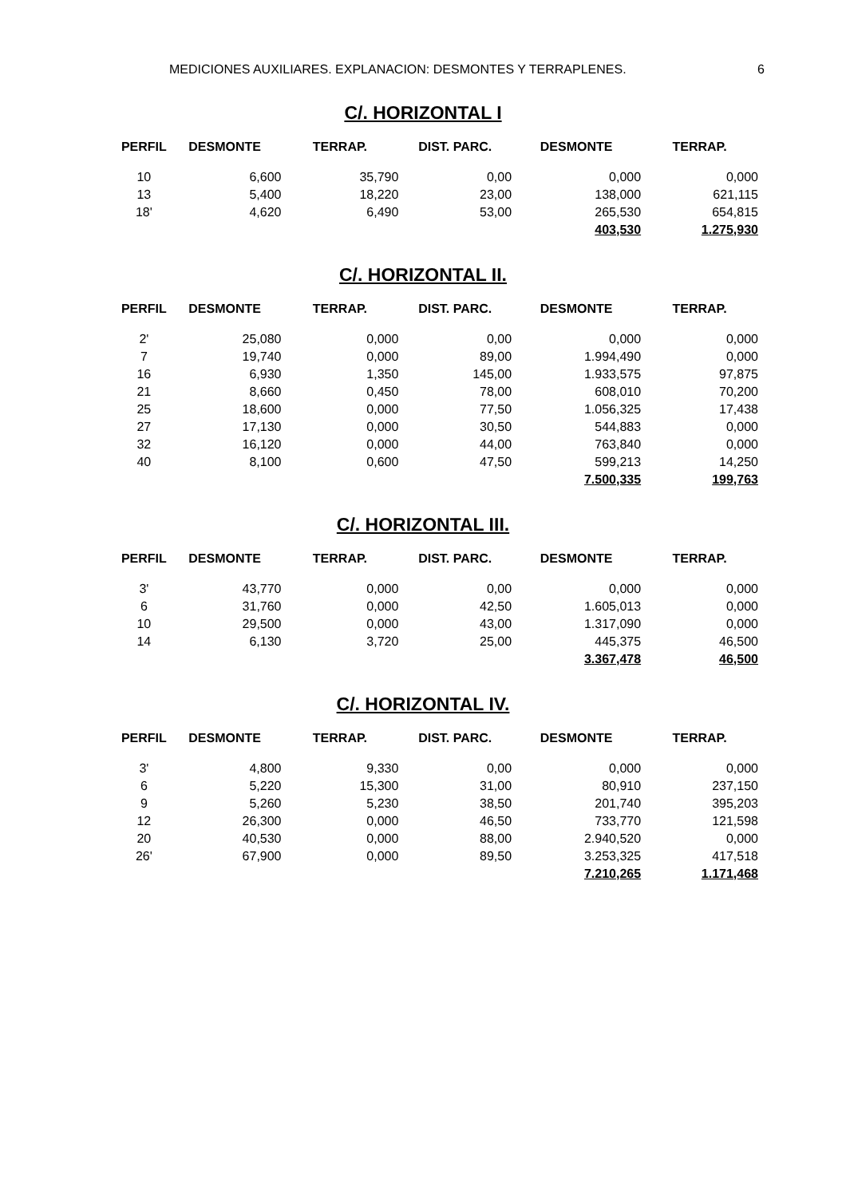MEDICIONES AUXILIARES. EXPLANACION: DESMONTES Y TERRAPLENES. 6
C/. HORIZONTAL I
| PERFIL | DESMONTE | TERRAP. | DIST. PARC. | DESMONTE | TERRAP. |
| --- | --- | --- | --- | --- | --- |
| 10 | 6,600 | 35,790 | 0,00 | 0,000 | 0,000 |
| 13 | 5,400 | 18,220 | 23,00 | 138,000 | 621,115 |
| 18' | 4,620 | 6,490 | 53,00 | 265,530 | 654,815 |
| | | | | 403,530 | 1.275,930 |
C/. HORIZONTAL II.
| PERFIL | DESMONTE | TERRAP. | DIST. PARC. | DESMONTE | TERRAP. |
| --- | --- | --- | --- | --- | --- |
| 2' | 25,080 | 0,000 | 0,00 | 0,000 | 0,000 |
| 7 | 19,740 | 0,000 | 89,00 | 1.994,490 | 0,000 |
| 16 | 6,930 | 1,350 | 145,00 | 1.933,575 | 97,875 |
| 21 | 8,660 | 0,450 | 78,00 | 608,010 | 70,200 |
| 25 | 18,600 | 0,000 | 77,50 | 1.056,325 | 17,438 |
| 27 | 17,130 | 0,000 | 30,50 | 544,883 | 0,000 |
| 32 | 16,120 | 0,000 | 44,00 | 763,840 | 0,000 |
| 40 | 8,100 | 0,600 | 47,50 | 599,213 | 14,250 |
| | | | | 7.500,335 | 199,763 |
C/. HORIZONTAL III.
| PERFIL | DESMONTE | TERRAP. | DIST. PARC. | DESMONTE | TERRAP. |
| --- | --- | --- | --- | --- | --- |
| 3' | 43,770 | 0,000 | 0,00 | 0,000 | 0,000 |
| 6 | 31,760 | 0,000 | 42,50 | 1.605,013 | 0,000 |
| 10 | 29,500 | 0,000 | 43,00 | 1.317,090 | 0,000 |
| 14 | 6,130 | 3,720 | 25,00 | 445,375 | 46,500 |
| | | | | 3.367,478 | 46,500 |
C/. HORIZONTAL IV.
| PERFIL | DESMONTE | TERRAP. | DIST. PARC. | DESMONTE | TERRAP. |
| --- | --- | --- | --- | --- | --- |
| 3' | 4,800 | 9,330 | 0,00 | 0,000 | 0,000 |
| 6 | 5,220 | 15,300 | 31,00 | 80,910 | 237,150 |
| 9 | 5,260 | 5,230 | 38,50 | 201,740 | 395,203 |
| 12 | 26,300 | 0,000 | 46,50 | 733,770 | 121,598 |
| 20 | 40,530 | 0,000 | 88,00 | 2.940,520 | 0,000 |
| 26' | 67,900 | 0,000 | 89,50 | 3.253,325 | 417,518 |
| | | | | 7.210,265 | 1.171,468 |